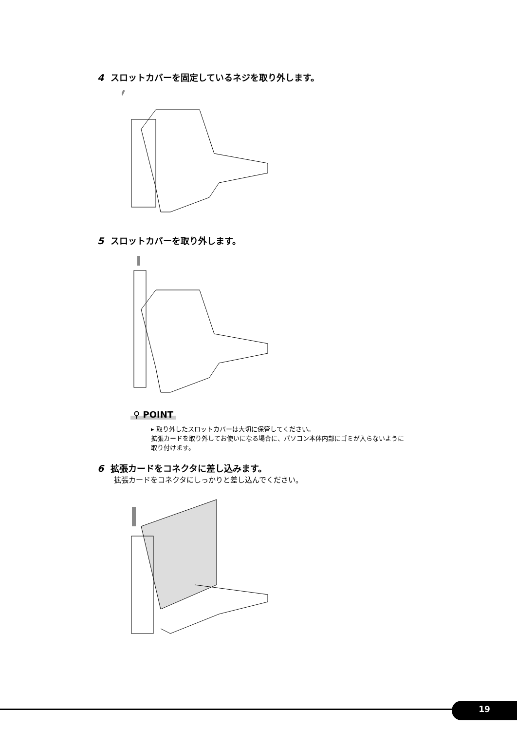4 スロットカバーを固定しているネジを取り外します。
5 スロットカバーを取り外します。
⚲ POINT
▸ 取り外したスロットカバーは大切に保管してください。
拡張カードを取り外してお使いになる場合に、パソコン本体内部にゴミが入らないように
取り付けます。
6 拡張カードをコネクタに差し込みます。
拡張カードをコネクタにしっかりと差し込んでください。
19